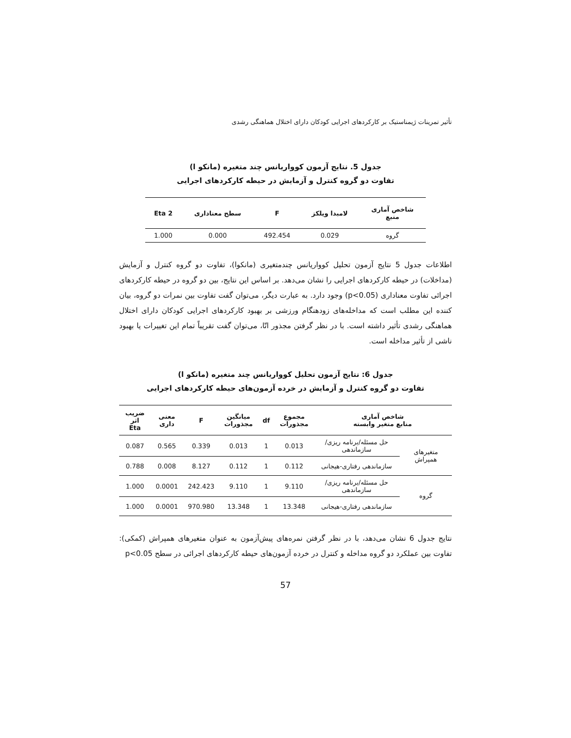تأثیر تمرینات ژیمناستیک بر کارکردهای اجرایی کودکان دارای اختلال هماهنگی رشدی
جدول 5. نتایج آزمون کوواریانس چند متغیره (مانکو ا)
تفاوت دو گروه کنترل و آزمایش در حیطه کارکردهای اجرایی
| شاخص آماری منبع | لامبدا ویلکز | F | سطح معناداری | Eta 2 |
| --- | --- | --- | --- | --- |
| گروه | 0.029 | 492.454 | 0.000 | 1.000 |
اطلاعات جدول 5 نتایج آزمون تحلیل کوواریانس چندمتغیری (مانکوا)، تفاوت دو گروه کنترل و آزمایش (مداخلات) در حیطه کارکردهای اجرایی را نشان می‌دهد. بر اساس این نتایج، بین دو گروه در حیطه کارکردهای اجرائی تفاوت معناداری (p<0.05) وجود دارد. به عبارت دیگر، می‌توان گفت تفاوت بین نمرات دو گروه، بیان کننده این مطلب است که مداخله‌های زودهنگام ورزشی بر بهبود کارکردهای اجرایی کودکان دارای اختلال هماهنگی رشدی تأثیر داشته است. با در نظر گرفتن مجذور اتّا، می‌توان گفت تقریباً تمام این تغییرات یا بهبود ناشی از تأثیر مداخله است.
جدول 6: نتایج آزمون تحلیل کوواریانس چند متغیره (مانکو ا)
تفاوت دو گروه کنترل و آزمایش در خرده آزمون‌های حیطه کارکردهای اجرایی
| شاخص آماری منابع متغیر وابسته | | مجموع مجذورات | df | میانگین مجذورات | F | معنی داری | ضریب اثر Eta |
| --- | --- | --- | --- | --- | --- | --- | --- |
| متغیرهای همپراش | حل مسئله/برنامه ریزی/سازماندهی | 0.013 | 1 | 0.013 | 0.339 | 0.565 | 0.087 |
| | سازماندهی رفتاری-هیجانی | 0.112 | 1 | 0.112 | 8.127 | 0.008 | 0.788 |
| گروه | حل مسئله/برنامه ریزی/سازماندهی | 9.110 | 1 | 9.110 | 242.423 | 0.0001 | 1.000 |
| | سازماندهی رفتاری-هیجانی | 13.348 | 1 | 13.348 | 970.980 | 0.0001 | 1.000 |
نتایج جدول 6 نشان می‌دهد، با در نظر گرفتن نمره‌های پیش‌آزمون به عنوان متغیرهای همپراش (کمکی): تفاوت بین عملکرد دو گروه مداخله و کنترل در خرده آزمون‌های حیطه کارکردهای اجرائی در سطح p<0.05
57